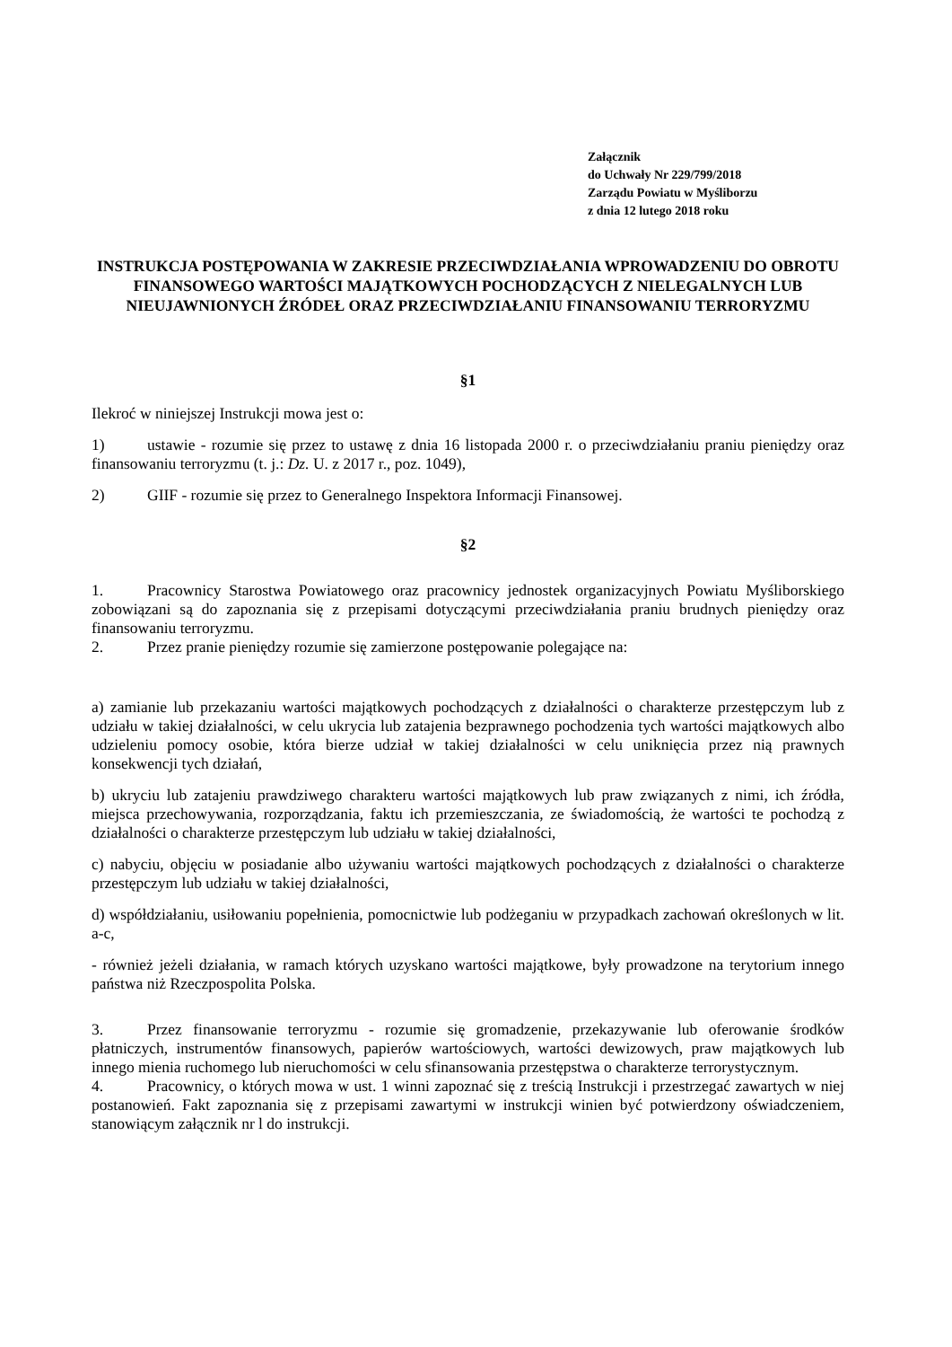Załącznik
do Uchwały Nr 229/799/2018
Zarządu Powiatu w Myśliborzu
z dnia 12 lutego 2018 roku
INSTRUKCJA POSTĘPOWANIA W ZAKRESIE PRZECIWDZIAŁANIA WPROWADZENIU DO OBROTU FINANSOWEGO WARTOŚCI MAJĄTKOWYCH POCHODZĄCYCH Z NIELEGALNYCH LUB NIEUJAWNIONYCH ŹRÓDEŁ ORAZ PRZECIWDZIAŁANIU FINANSOWANIU TERRORYZMU
§1
Ilekroć w niniejszej Instrukcji mowa jest o:
1) ustawie - rozumie się przez to ustawę z dnia 16 listopada 2000 r. o przeciwdziałaniu praniu pieniędzy oraz finansowaniu terroryzmu (t. j.: Dz. U. z 2017 r., poz. 1049),
2) GIIF - rozumie się przez to Generalnego Inspektora Informacji Finansowej.
§2
1. Pracownicy Starostwa Powiatowego oraz pracownicy jednostek organizacyjnych Powiatu Myśliborskiego zobowiązani są do zapoznania się z przepisami dotyczącymi przeciwdziałania praniu brudnych pieniędzy oraz finansowaniu terroryzmu.
2. Przez pranie pieniędzy rozumie się zamierzone postępowanie polegające na:
a) zamianie lub przekazaniu wartości majątkowych pochodzących z działalności o charakterze przestępczym lub z udziału w takiej działalności, w celu ukrycia lub zatajenia bezprawnego pochodzenia tych wartości majątkowych albo udzieleniu pomocy osobie, która bierze udział w takiej działalności w celu uniknięcia przez nią prawnych konsekwencji tych działań,
b) ukryciu lub zatajeniu prawdziwego charakteru wartości majątkowych lub praw związanych z nimi, ich źródła, miejsca przechowywania, rozporządzania, faktu ich przemieszczania, ze świadomością, że wartości te pochodzą z działalności o charakterze przestępczym lub udziału w takiej działalności,
c) nabyciu, objęciu w posiadanie albo używaniu wartości majątkowych pochodzących z działalności o charakterze przestępczym lub udziału w takiej działalności,
d) współdziałaniu, usiłowaniu popełnienia, pomocnictwie lub podżeganiu w przypadkach zachowań określonych w lit. a-c,
- również jeżeli działania, w ramach których uzyskano wartości majątkowe, były prowadzone na terytorium innego państwa niż Rzeczpospolita Polska.
3. Przez finansowanie terroryzmu - rozumie się gromadzenie, przekazywanie lub oferowanie środków płatniczych, instrumentów finansowych, papierów wartościowych, wartości dewizowych, praw majątkowych lub innego mienia ruchomego lub nieruchomości w celu sfinansowania przestępstwa o charakterze terrorystycznym.
4. Pracownicy, o których mowa w ust. 1 winni zapoznać się z treścią Instrukcji i przestrzegać zawartych w niej postanowień. Fakt zapoznania się z przepisami zawartymi w instrukcji winien być potwierdzony oświadczeniem, stanowiącym załącznik nr l do instrukcji.